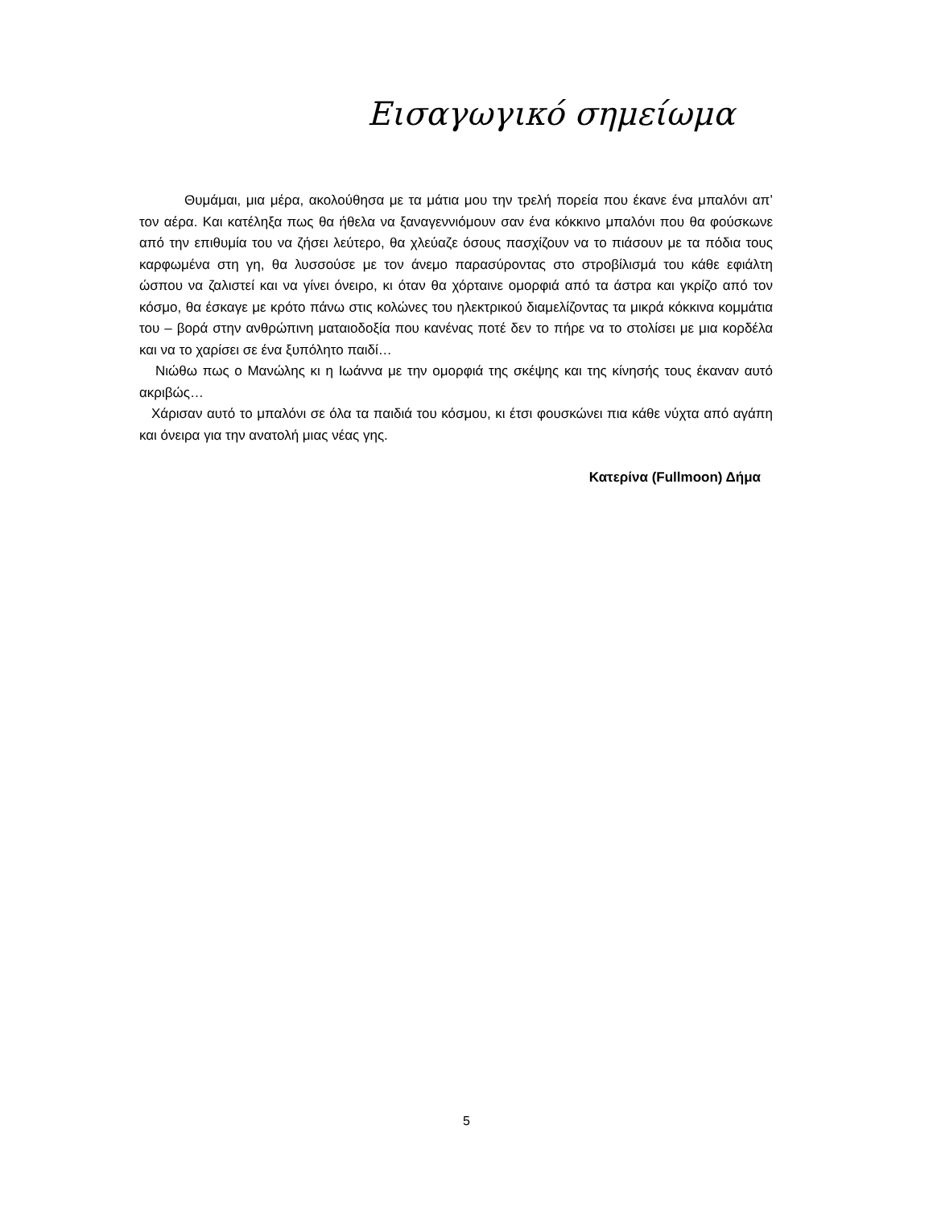Εισαγωγικό σημείωμα
Θυμάμαι, μια μέρα, ακολούθησα με τα μάτια μου την τρελή πορεία που έκανε ένα μπαλόνι απ’ τον αέρα. Και κατέληξα πως θα ήθελα να ξαναγεννιόμουν σαν ένα κόκκινο μπαλόνι που θα φούσκωνε από την επιθυμία του να ζήσει λεύτερο, θα χλεύαζε όσους πασχίζουν να το πιάσουν με τα πόδια τους καρφωμένα στη γη, θα λυσσούσε με τον άνεμο παρασύροντας στο στροβίλισμά του κάθε εφιάλτη ώσπου να ζαλιστεί και να γίνει όνειρο, κι όταν θα χόρταινε ομορφιά από τα άστρα και γκρίζο από τον κόσμο, θα έσκαγε με κρότο πάνω στις κολώνες του ηλεκτρικού διαμελίζοντας τα μικρά κόκκινα κομμάτια του – βορά στην ανθρώπινη ματαιοδοξία που κανένας ποτέ δεν το πήρε να το στολίσει με μια κορδέλα και να το χαρίσει σε ένα ξυπόλητο παιδί…
Νιώθω πως ο Μανώλης κι η Ιωάννα με την ομορφιά της σκέψης και της κίνησής τους έκαναν αυτό ακριβώς…
Χάρισαν αυτό το μπαλόνι σε όλα τα παιδιά του κόσμου, κι έτσι φουσκώνει πια κάθε νύχτα από αγάπη και όνειρα για την ανατολή μιας νέας γης.
Κατερίνα (Fullmoon) Δήμα
5